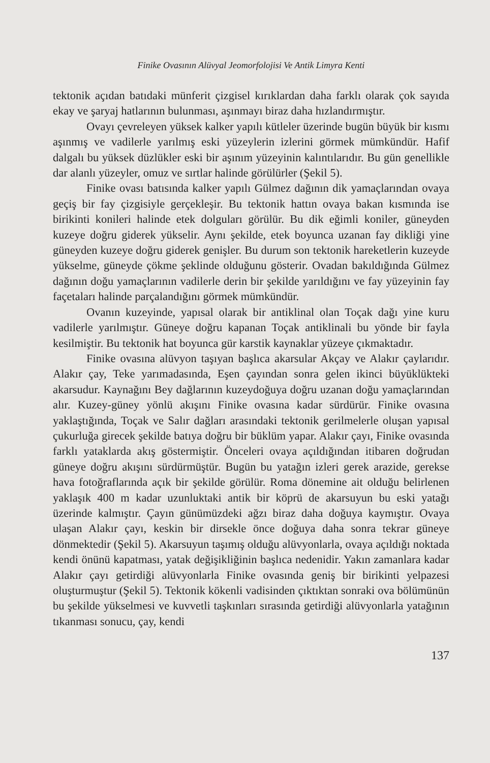Finike Ovasının Alüvyal Jeomorfolojisi Ve Antik Limyra Kenti
tektonik açıdan batıdaki münferit çizgisel kırıklardan daha farklı olarak çok sayıda ekay ve şaryaj hatlarının bulunması, aşınmayı biraz daha hızlandırmıştır.
Ovayı çevreleyen yüksek kalker yapılı kütleler üzerinde bugün büyük bir kısmı aşınmış ve vadilerle yarılmış eski yüzeylerin izlerini görmek mümkündür. Hafif dalgalı bu yüksek düzlükler eski bir aşınım yüzeyinin kalıntılarıdır. Bu gün genellikle dar alanlı yüzeyler, omuz ve sırtlar halinde görülürler (Şekil 5).
Finike ovası batısında kalker yapılı Gülmez dağının dik yamaçlarından ovaya geçiş bir fay çizgisiyle gerçekleşir. Bu tektonik hattın ovaya bakan kısmında ise birikinti konileri halinde etek dolguları görülür. Bu dik eğimli koniler, güneyden kuzeye doğru giderek yükselir. Aynı şekilde, etek boyunca uzanan fay dikliği yine güneyden kuzeye doğru giderek genişler. Bu durum son tektonik hareketlerin kuzeyde yükselme, güneyde çökme şeklinde olduğunu gösterir. Ovadan bakıldığında Gülmez dağının doğu yamaçlarının vadilerle derin bir şekilde yarıldığını ve fay yüzeyinin fay façetaları halinde parçalandığını görmek mümkündür.
Ovanın kuzeyinde, yapısal olarak bir antiklinal olan Toçak dağı yine kuru vadilerle yarılmıştır. Güneye doğru kapanan Toçak antiklinali bu yönde bir fayla kesilmiştir. Bu tektonik hat boyunca gür karstik kaynaklar yüzeye çıkmaktadır.
Finike ovasına alüvyon taşıyan başlıca akarsular Akçay ve Alakır çaylarıdır. Alakır çay, Teke yarımadasında, Eşen çayından sonra gelen ikinci büyüklükteki akarsudur. Kaynağını Bey dağlarının kuzeydoğuya doğru uzanan doğu yamaçlarından alır. Kuzey-güney yönlü akışını Finike ovasına kadar sürdürür. Finike ovasına yaklaştığında, Toçak ve Salır dağları arasındaki tektonik gerilmelerle oluşan yapısal çukurluğa girecek şekilde batıya doğru bir büklüm yapar. Alakır çayı, Finike ovasında farklı yataklarda akış göstermiştir. Önceleri ovaya açıldığından itibaren doğrudan güneye doğru akışını sürdürmüştür. Bugün bu yatağın izleri gerek arazide, gerekse hava fotoğraflarında açık bir şekilde görülür. Roma dönemine ait olduğu belirlenen yaklaşık 400 m kadar uzunluktaki antik bir köprü de akarsuyun bu eski yatağı üzerinde kalmıştır. Çayın günümüzdeki ağzı biraz daha doğuya kaymıştır. Ovaya ulaşan Alakır çayı, keskin bir dirsekle önce doğuya daha sonra tekrar güneye dönmektedir (Şekil 5). Akarsuyun taşımış olduğu alüvyonlarla, ovaya açıldığı noktada kendi önünü kapatması, yatak değişikliğinin başlıca nedenidir. Yakın zamanlara kadar Alakır çayı getirdiği alüvyonlarla Finike ovasında geniş bir birikinti yelpazesi oluşturmuştur (Şekil 5). Tektonik kökenli vadisinden çıktıktan sonraki ova bölümünün bu şekilde yükselmesi ve kuvvetli taşkınları sırasında getirdiği alüvyonlarla yatağının tıkanması sonucu, çay, kendi
137